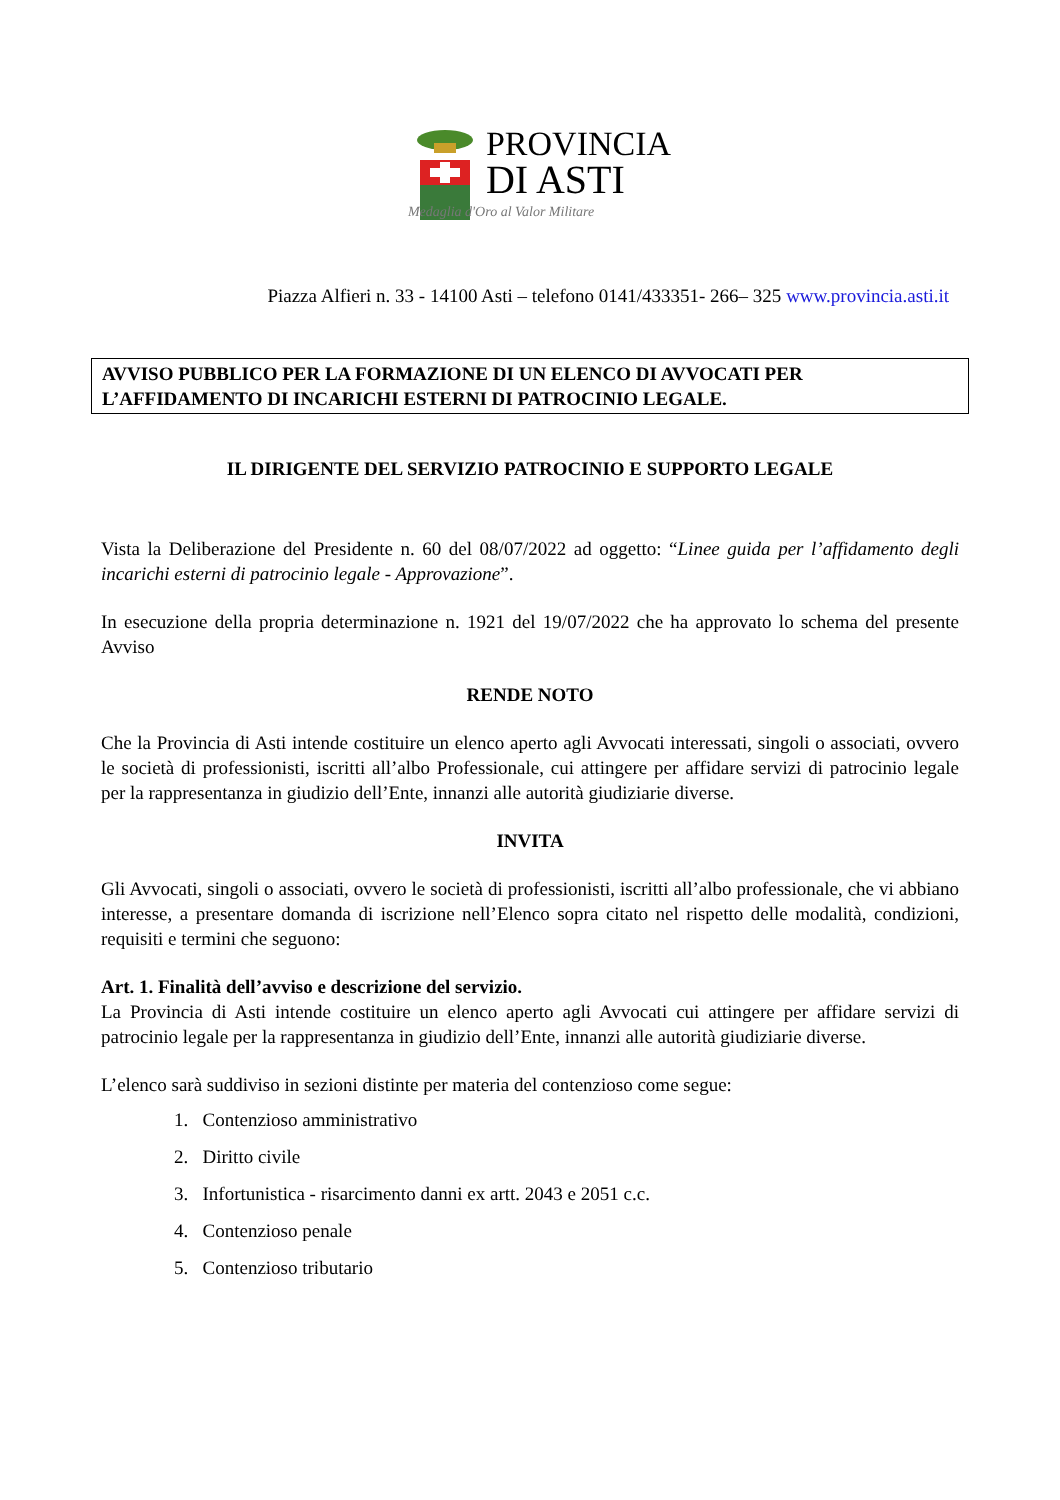PROVINCIA
DI ASTI
Medaglia d'Oro al Valor Militare
Piazza Alfieri n. 33 - 14100 Asti – telefono 0141/433351- 266– 325 www.provincia.asti.it
AVVISO PUBBLICO PER LA FORMAZIONE DI UN ELENCO DI AVVOCATI PER L’AFFIDAMENTO DI INCARICHI ESTERNI DI PATROCINIO LEGALE.
IL DIRIGENTE DEL SERVIZIO PATROCINIO E SUPPORTO LEGALE
Vista la Deliberazione del Presidente n. 60 del 08/07/2022 ad oggetto: “Linee guida per l’affidamento degli incarichi esterni di patrocinio legale - Approvazione”.
In esecuzione della propria determinazione n. 1921 del 19/07/2022 che ha approvato lo schema del presente Avviso
RENDE NOTO
Che la Provincia di Asti intende costituire un elenco aperto agli Avvocati interessati, singoli o associati, ovvero le società di professionisti, iscritti all’albo Professionale, cui attingere per affidare servizi di patrocinio legale per la rappresentanza in giudizio dell’Ente, innanzi alle autorità giudiziarie diverse.
INVITA
Gli Avvocati, singoli o associati, ovvero le società di professionisti, iscritti all’albo professionale, che vi abbiano interesse, a presentare domanda di iscrizione nell’Elenco sopra citato nel rispetto delle modalità, condizioni, requisiti e termini che seguono:
Art. 1. Finalità dell’avviso e descrizione del servizio.
La Provincia di Asti intende costituire un elenco aperto agli Avvocati cui attingere per affidare servizi di patrocinio legale per la rappresentanza in giudizio dell’Ente, innanzi alle autorità giudiziarie diverse.
L’elenco sarà suddiviso in sezioni distinte per materia del contenzioso come segue:
1. Contenzioso amministrativo
2. Diritto civile
3. Infortunistica - risarcimento danni ex artt. 2043 e 2051 c.c.
4. Contenzioso penale
5. Contenzioso tributario